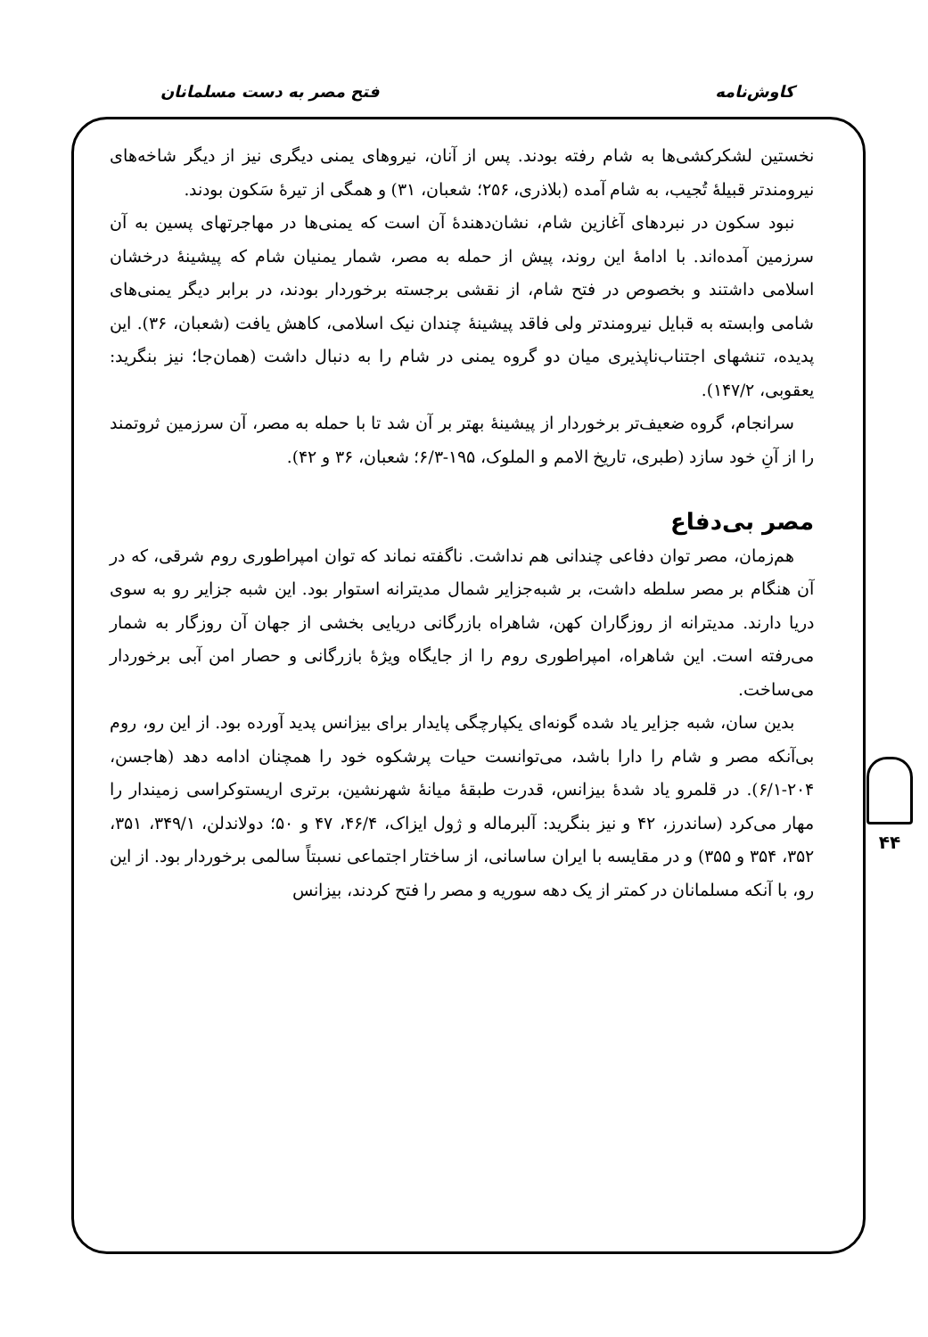کاوش‌نامه فتح مصر به دست مسلمانان
۴۴
نخستین لشکرکشی‌ها به شام رفته بودند. پس از آنان، نیروهای یمنی دیگری نیز از دیگر شاخه‌های نیرومندتر قبیلهٔ تُجیب، به شام آمده (بلاذری، ۲۵۶؛ شعبان، ۳۱) و همگی از تیرهٔ سَکون بودند.
نبود سکون در نبردهای آغازین شام، نشان‌دهندهٔ آن است که یمنی‌ها در مهاجرتهای پسین به آن سرزمین آمده‌اند. با ادامهٔ این روند، پیش از حمله به مصر، شمار یمنیان شام که پیشینهٔ درخشان اسلامی داشتند و بخصوص در فتح شام، از نقشی برجسته برخوردار بودند، در برابر دیگر یمنی‌های شامی وابسته به قبایل نیرومندتر ولی فاقد پیشینهٔ چندان نیک اسلامی، کاهش یافت (شعبان، ۳۶). این پدیده، تنشهای اجتناب‌ناپذیری میان دو گروه یمنی در شام را به دنبال داشت (همان‌جا؛ نیز بنگرید: یعقوبی، ۱۴۷/۲).
سرانجام، گروه ضعیف‌تر برخوردار از پیشینهٔ بهتر بر آن شد تا با حمله به مصر، آن سرزمین ثروتمند را از آنِ خود سازد (طبری، تاریخ الامم و الملوک، ۱۹۵-۶/۳؛ شعبان، ۳۶ و ۴۲).
مصر بی‌دفاع
هم‌زمان، مصر توان دفاعی چندانی هم نداشت. ناگفته نماند که توان امپراطوری روم شرقی، که در آن هنگام بر مصر سلطه داشت، بر شبه‌جزایر شمال مدیترانه استوار بود. این شبه جزایر رو به سوی دریا دارند. مدیترانه از روزگاران کهن، شاهراه بازرگانی دریایی بخشی از جهان آن روزگار به شمار می‌رفته است. این شاهراه، امپراطوری روم را از جایگاه ویژهٔ بازرگانی و حصار امن آبی برخوردار می‌ساخت.
بدین سان، شبه جزایر یاد شده گونه‌ای یکپارچگی پایدار برای بیزانس پدید آورده بود. از این رو، روم بی‌آنکه مصر و شام را دارا باشد، می‌توانست حیات پرشکوه خود را همچنان ادامه دهد (هاجسن، ۲۰۴-۶/۱). در قلمرو یاد شدهٔ بیزانس، قدرت طبقهٔ میانهٔ شهرنشین، برتری اریستوکراسی زمیندار را مهار می‌کرد (ساندرز، ۴۲ و نیز بنگرید: آلبرماله و ژول ایزاک، ۴۶/۴، ۴۷ و ۵۰؛ دولاندلن، ۳۴۹/۱، ۳۵۱، ۳۵۲، ۳۵۴ و ۳۵۵) و در مقایسه با ایران ساسانی، از ساختار اجتماعی نسبتاً سالمی برخوردار بود. از این رو، با آنکه مسلمانان در کمتر از یک دهه سوریه و مصر را فتح کردند، بیزانس